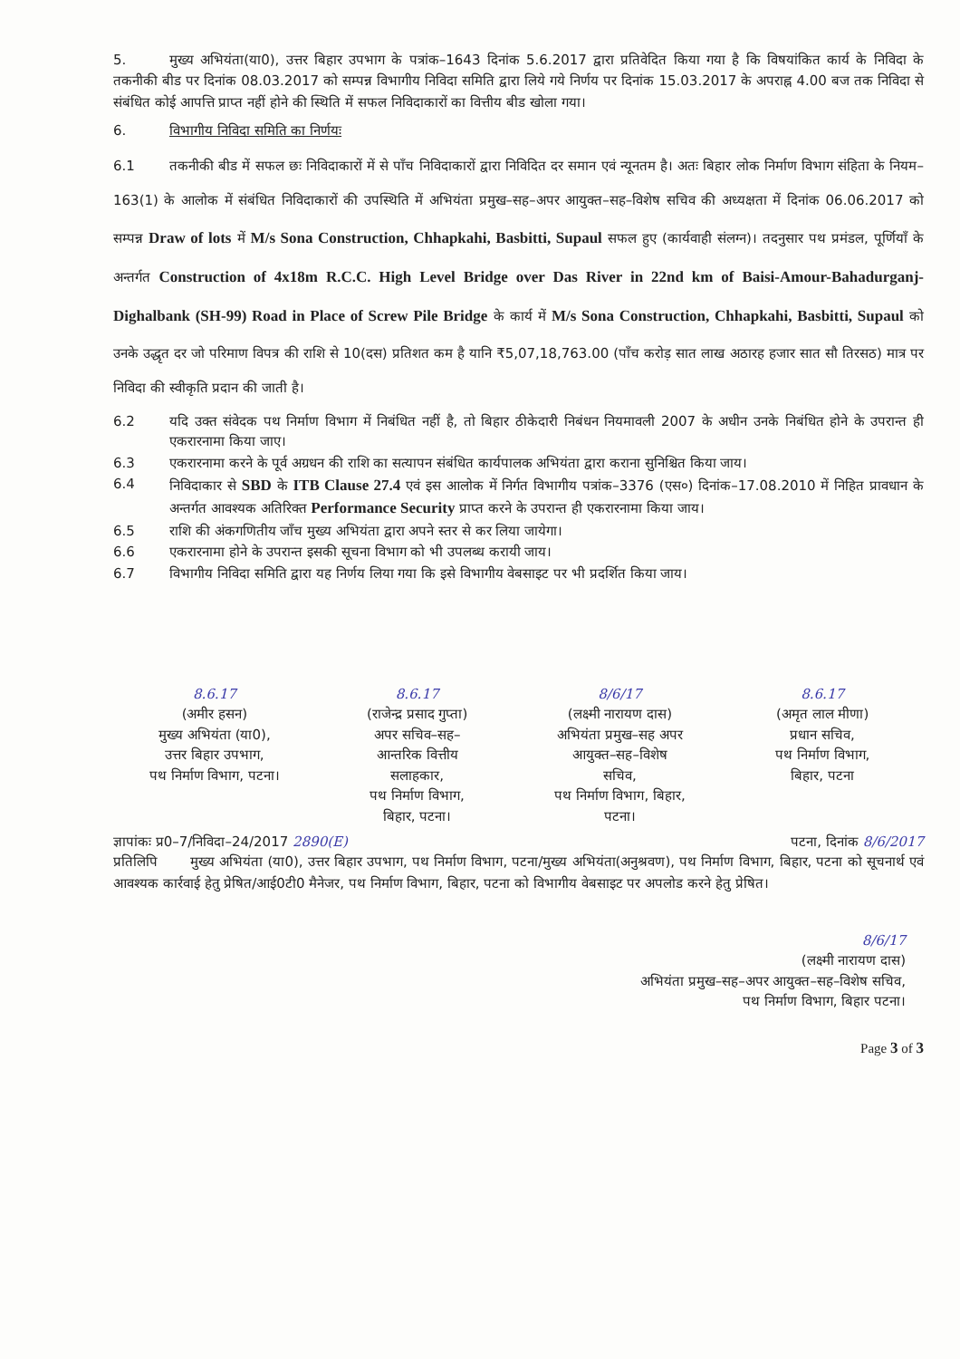5. मुख्य अभियंता(या0), उत्तर बिहार उपभाग के पत्रांक–1643 दिनांक 5.6.2017 द्वारा प्रतिवेदित किया गया है कि विषयांकित कार्य के निविदा के तकनीकी बीड पर दिनांक 08.03.2017 को सम्पन्न विभागीय निविदा समिति द्वारा लिये गये निर्णय पर दिनांक 15.03.2017 के अपराह्न 4.00 बज तक निविदा से संबंधित कोई आपत्ति प्राप्त नहीं होने की स्थिति में सफल निविदाकारों का वित्तीय बीड खोला गया।
6. विभागीय निविदा समिति का निर्णयः
6.1 तकनीकी बीड में सफल छः निविदाकारों में से पाँच निविदाकारों द्वारा निविदित दर समान एवं न्यूनतम है। अतः बिहार लोक निर्माण विभाग संहिता के नियम–163(1) के आलोक में संबंधित निविदाकारों की उपस्थिति में अभियंता प्रमुख–सह–अपर आयुक्त–सह–विशेष सचिव की अध्यक्षता में दिनांक 06.06.2017 को सम्पन्न Draw of lots में M/s Sona Construction, Chhapkahi, Basbitti, Supaul सफल हुए (कार्यवाही संलग्न)। तदनुसार पथ प्रमंडल, पूर्णियाँ के अन्तर्गत Construction of 4x18m R.C.C. High Level Bridge over Das River in 22nd km of Baisi-Amour-Bahadurganj-Dighalbank (SH-99) Road in Place of Screw Pile Bridge के कार्य में M/s Sona Construction, Chhapkahi, Basbitti, Supaul को उनके उद्धृत दर जो परिमाण विपत्र की राशि से 10(दस) प्रतिशत कम है यानि ₹5,07,18,763.00 (पाँच करोड़ सात लाख अठारह हजार सात सौ तिरसठ) मात्र पर निविदा की स्वीकृति प्रदान की जाती है।
6.2 यदि उक्त संवेदक पथ निर्माण विभाग में निबंधित नहीं है, तो बिहार ठीकेदारी निबंधन नियमावली 2007 के अधीन उनके निबंधित होने के उपरान्त ही एकरारनामा किया जाए।
6.3 एकरारनामा करने के पूर्व अग्रधन की राशि का सत्यापन संबंधित कार्यपालक अभियंता द्वारा कराना सुनिश्चित किया जाय।
6.4 निविदाकार से SBD के ITB Clause 27.4 एवं इस आलोक में निर्गत विभागीय पत्रांक–3376 (एस०) दिनांक–17.08.2010 में निहित प्रावधान के अन्तर्गत आवश्यक अतिरिक्त Performance Security प्राप्त करने के उपरान्त ही एकरारनामा किया जाय।
6.5 राशि की अंकगणितीय जाँच मुख्य अभियंता द्वारा अपने स्तर से कर लिया जायेगा।
6.6 एकरारनामा होने के उपरान्त इसकी सूचना विभाग को भी उपलब्ध करायी जाय।
6.7 विभागीय निविदा समिति द्वारा यह निर्णय लिया गया कि इसे विभागीय वेबसाइट पर भी प्रदर्शित किया जाय।
8.6.17
(अमीर हसन)
मुख्य अभियंता (या0),
उत्तर बिहार उपभाग,
पथ निर्माण विभाग, पटना।
8.6.17
(राजेन्द्र प्रसाद गुप्ता)
अपर सचिव–सह–
आन्तरिक वित्तीय
सलाहकार,
पथ निर्माण विभाग,
बिहार, पटना।
8/6/17
(लक्ष्मी नारायण दास)
अभियंता प्रमुख–सह अपर
आयुक्त–सह–विशेष
सचिव,
पथ निर्माण विभाग, बिहार,
पटना।
8.6.17
(अमृत लाल मीणा)
प्रधान सचिव,
पथ निर्माण विभाग,
बिहार, पटना
ज्ञापांकः प्र0–7/निविदा–24/2017 2890(E) पटना, दिनांक 8/6/2017
प्रतिलिपि मुख्य अभियंता (या0), उत्तर बिहार उपभाग, पथ निर्माण विभाग, पटना/मुख्य अभियंता(अनुश्रवण), पथ निर्माण विभाग, बिहार, पटना को सूचनार्थ एवं आवश्यक कार्रवाई हेतु प्रेषित/आई0टी0 मैनेजर, पथ निर्माण विभाग, बिहार, पटना को विभागीय वेबसाइट पर अपलोड करने हेतु प्रेषित।
8/6/17
(लक्ष्मी नारायण दास)
अभियंता प्रमुख–सह–अपर आयुक्त–सह–विशेष सचिव,
पथ निर्माण विभाग, बिहार पटना।
Page 3 of 3